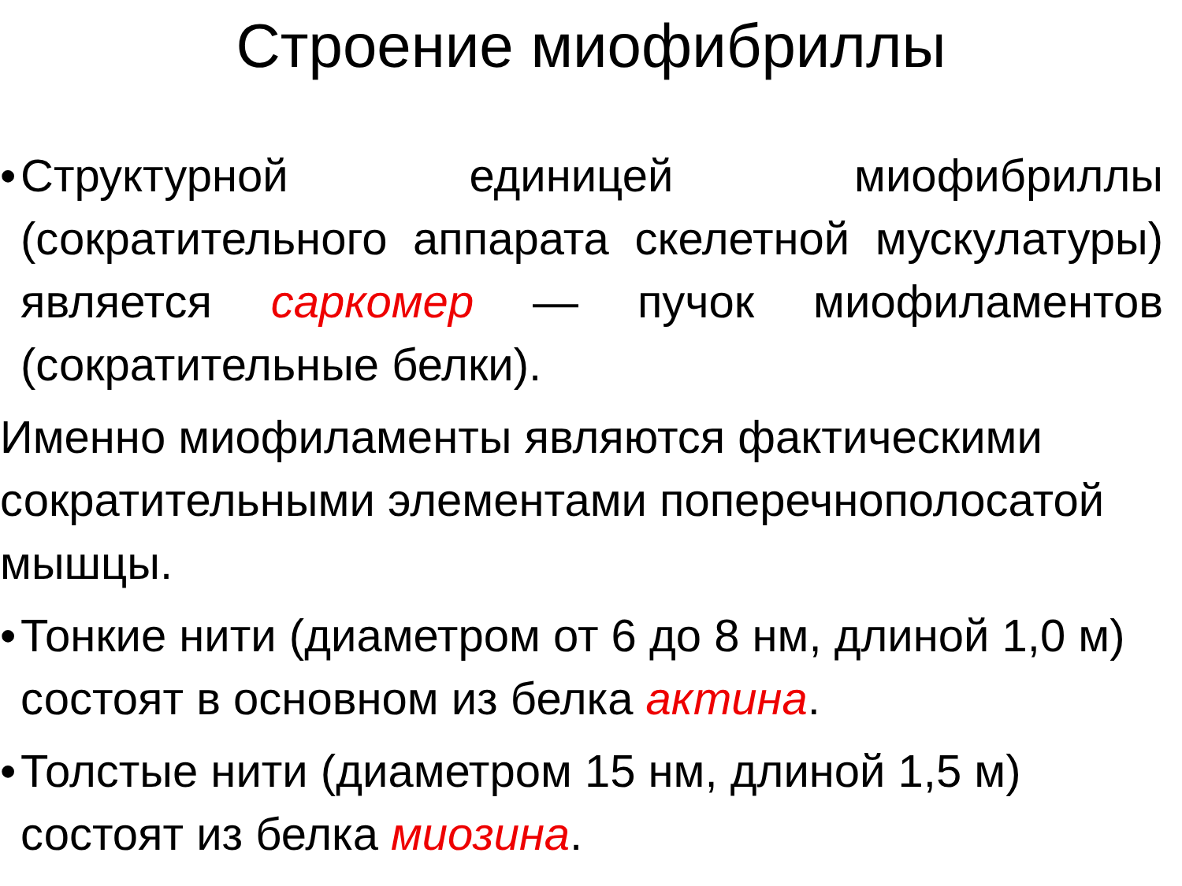Строение миофибриллы
•
Структурной единицей миофибриллы (сократительного аппарата скелетной мускулатуры) является саркомер — пучок миофиламентов (сократительные белки).
Именно миофиламенты являются фактическими сократительными элементами поперечнополосатой мышцы.
•
Тонкие нити (диаметром от 6 до 8 нм, длиной 1,0 м) состоят в основном из белка актина.
•
Толстые нити (диаметром 15 нм, длиной 1,5 м) состоят из белка миозина.